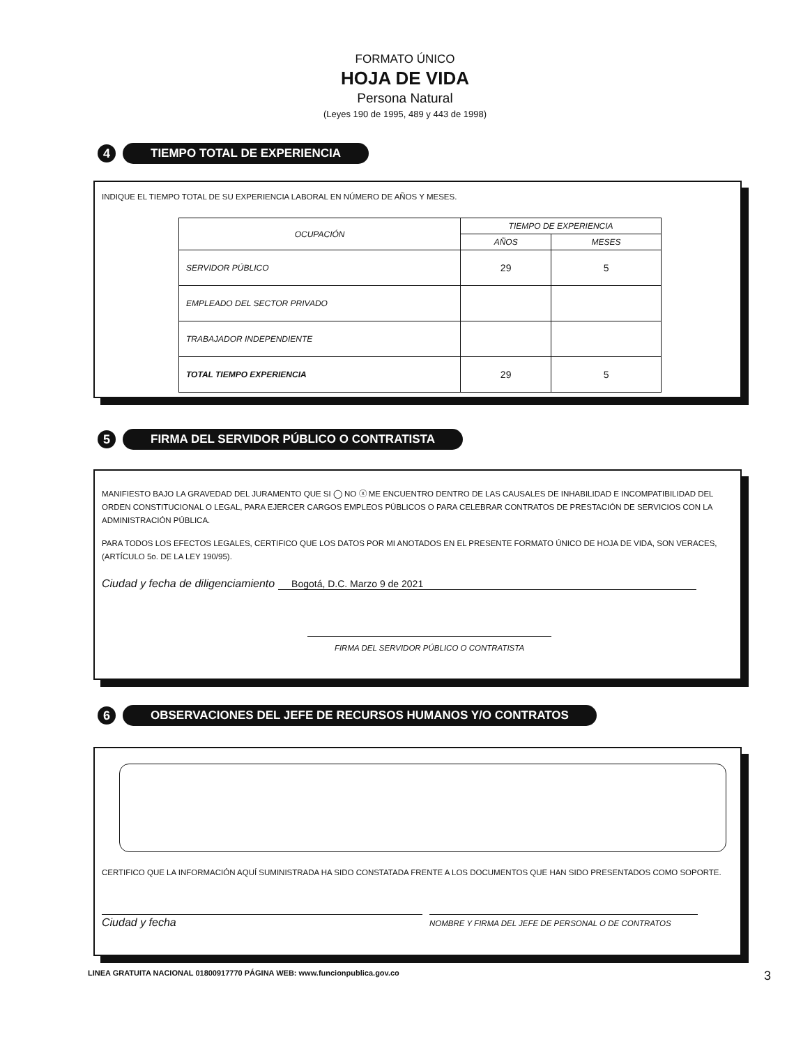FORMATO ÚNICO
HOJA DE VIDA
Persona Natural
(Leyes 190 de 1995, 489 y 443 de 1998)
4
TIEMPO TOTAL DE EXPERIENCIA
INDIQUE EL TIEMPO TOTAL DE SU EXPERIENCIA LABORAL EN NÚMERO DE AÑOS Y MESES.
| OCUPACIÓN | TIEMPO DE EXPERIENCIA | |
| --- | --- | --- |
| | AÑOS | MESES |
| SERVIDOR PÚBLICO | 29 | 5 |
| EMPLEADO DEL SECTOR PRIVADO | | |
| TRABAJADOR INDEPENDIENTE | | |
| TOTAL TIEMPO EXPERIENCIA | 29 | 5 |
5
FIRMA DEL SERVIDOR PÚBLICO O CONTRATISTA
MANIFIESTO BAJO LA GRAVEDAD DEL JURAMENTO QUE SI ◯ NO ⓧ ME ENCUENTRO DENTRO DE LAS CAUSALES DE INHABILIDAD E INCOMPATIBILIDAD DEL ORDEN CONSTITUCIONAL O LEGAL, PARA EJERCER CARGOS EMPLEOS PÚBLICOS O PARA CELEBRAR CONTRATOS DE PRESTACIÓN DE SERVICIOS CON LA ADMINISTRACIÓN PÚBLICA.
PARA TODOS LOS EFECTOS LEGALES, CERTIFICO QUE LOS DATOS POR MI ANOTADOS EN EL PRESENTE FORMATO ÚNICO DE HOJA DE VIDA, SON VERACES, (ARTÍCULO 5o. DE LA LEY 190/95).
Ciudad y fecha de diligenciamiento Bogotá, D.C. Marzo 9 de 2021
FIRMA DEL SERVIDOR PÚBLICO O CONTRATISTA
6
OBSERVACIONES DEL JEFE DE RECURSOS HUMANOS Y/O CONTRATOS
CERTIFICO QUE LA INFORMACIÓN AQUÍ SUMINISTRADA HA SIDO CONSTATADA FRENTE A LOS DOCUMENTOS QUE HAN SIDO PRESENTADOS COMO SOPORTE.
Ciudad y fecha
NOMBRE Y FIRMA DEL JEFE DE PERSONAL O DE CONTRATOS
LINEA GRATUITA NACIONAL 01800917770 PÁGINA WEB: www.funcionpublica.gov.co 3